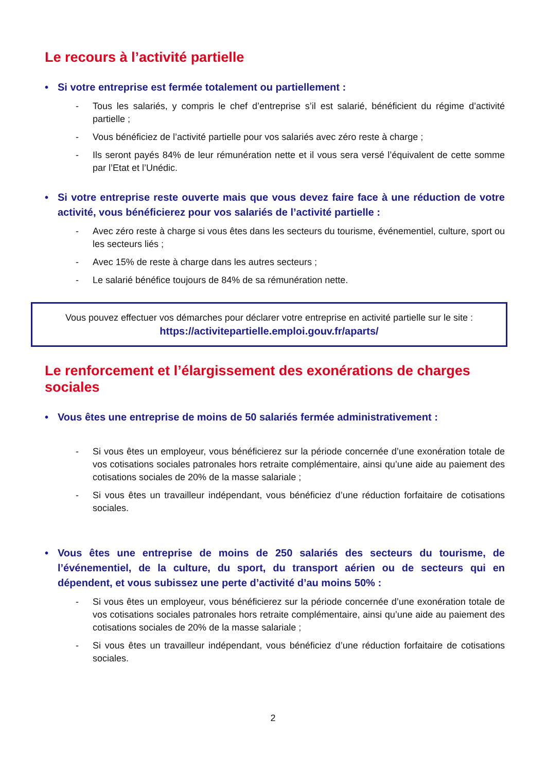Le recours à l’activité partielle
• Si votre entreprise est fermée totalement ou partiellement :
- Tous les salariés, y compris le chef d’entreprise s’il est salarié, bénéficient du régime d’activité partielle ;
- Vous bénéficiez de l’activité partielle pour vos salariés avec zéro reste à charge ;
- Ils seront payés 84% de leur rémunération nette et il vous sera versé l’équivalent de cette somme par l’Etat et l’Unédic.
• Si votre entreprise reste ouverte mais que vous devez faire face à une réduction de votre activité, vous bénéficierez pour vos salariés de l’activité partielle :
- Avec zéro reste à charge si vous êtes dans les secteurs du tourisme, événementiel, culture, sport ou les secteurs liés ;
- Avec 15% de reste à charge dans les autres secteurs ;
- Le salarié bénéfice toujours de 84% de sa rémunération nette.
Vous pouvez effectuer vos démarches pour déclarer votre entreprise en activité partielle sur le site : https://activitepartielle.emploi.gouv.fr/aparts/
Le renforcement et l’élargissement des exonérations de charges sociales
• Vous êtes une entreprise de moins de 50 salariés fermée administrativement :
- Si vous êtes un employeur, vous bénéficierez sur la période concernée d’une exonération totale de vos cotisations sociales patronales hors retraite complémentaire, ainsi qu’une aide au paiement des cotisations sociales de 20% de la masse salariale ;
- Si vous êtes un travailleur indépendant, vous bénéficiez d’une réduction forfaitaire de cotisations sociales.
• Vous êtes une entreprise de moins de 250 salariés des secteurs du tourisme, de l’événementiel, de la culture, du sport, du transport aérien ou de secteurs qui en dépendent, et vous subissez une perte d’activité d’au moins 50% :
- Si vous êtes un employeur, vous bénéficierez sur la période concernée d’une exonération totale de vos cotisations sociales patronales hors retraite complémentaire, ainsi qu’une aide au paiement des cotisations sociales de 20% de la masse salariale ;
- Si vous êtes un travailleur indépendant, vous bénéficiez d’une réduction forfaitaire de cotisations sociales.
2